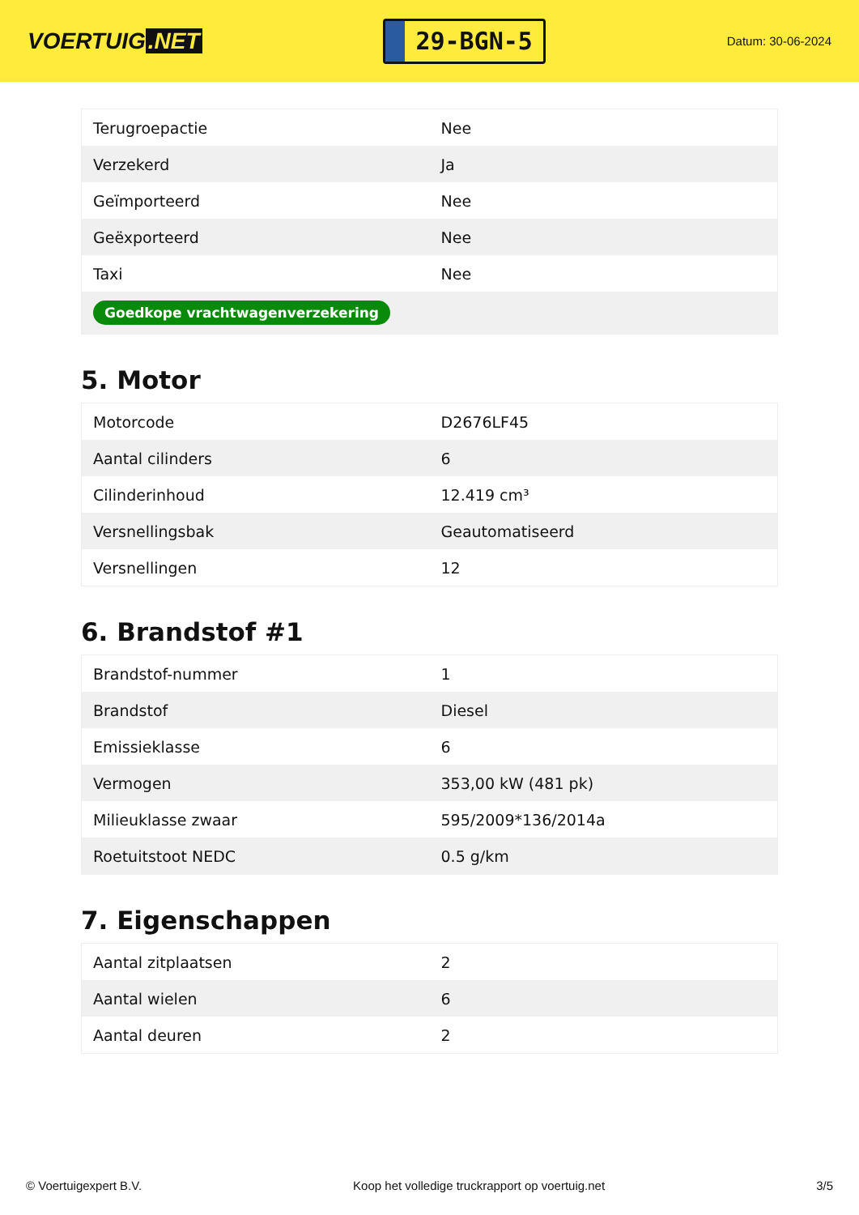VOERTUIG.NET
29-BGN-5
Datum: 30-06-2024
| Terugroepactie | Nee |
| Verzekerd | Ja |
| Geïmporteerd | Nee |
| Geëxporteerd | Nee |
| Taxi | Nee |
| Goedkope vrachtwagenverzekering | |
5. Motor
| Motorcode | D2676LF45 |
| Aantal cilinders | 6 |
| Cilinderinhoud | 12.419 cm³ |
| Versnellingsbak | Geautomatiseerd |
| Versnellingen | 12 |
6. Brandstof #1
| Brandstof-nummer | 1 |
| Brandstof | Diesel |
| Emissieklasse | 6 |
| Vermogen | 353,00 kW (481 pk) |
| Milieuklasse zwaar | 595/2009*136/2014a |
| Roetuitstoot NEDC | 0.5 g/km |
7. Eigenschappen
| Aantal zitplaatsen | 2 |
| Aantal wielen | 6 |
| Aantal deuren | 2 |
© Voertuigexpert B.V. Koop het volledige truckrapport op voertuig.net 3/5